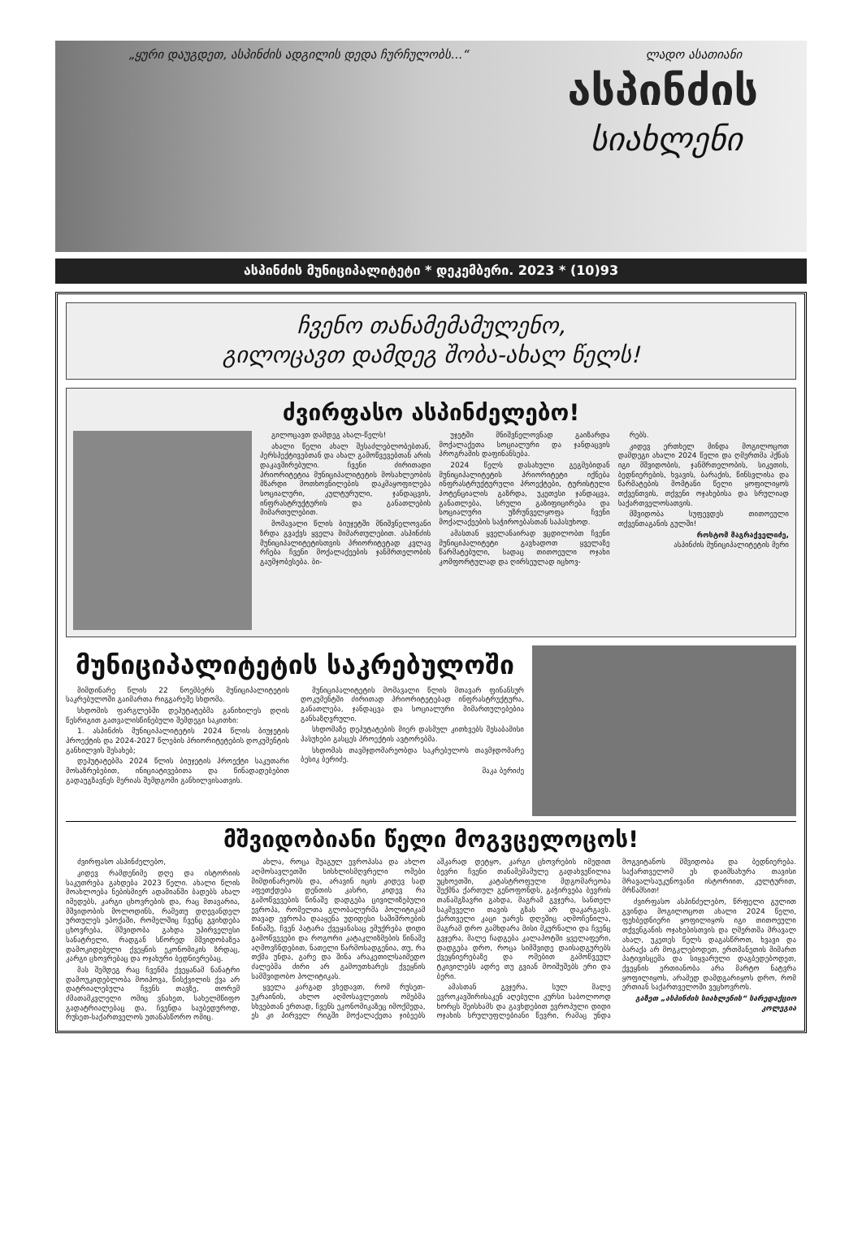„ყური დაუგდეთ, ასპინძის ადგილის დედა ჩურჩულობს...“ლადო ასათიანი
ასპინძის
სიახლენი
ასპინძის მუნიციპალიტეტი * დეკემბერი. 2023 * (10)93
ჩვენო თანამემამულენო,
გილოცავთ დამდეგ შობა-ახალ წელს!
ძვირფასო ასპინძელებო!
გილოცავთ დამდეგ ახალ-წელს!
ახალი წელი ახალ შესაძლებლობებთან, პერსპექტივებთან და ახალ გამოწვევებთან არის დაკავშირებული. ჩვენი ძირითადი პრიორიტეტია მუნიციპალიტეტის მოსახლეობის მზარდი მოთხოვნილების დაკმაყოფილება სოციალური, კულტურული, ჯანდაცვის, ინფრასტრუქტურის და განათლების მიმართულებით.
მომავალი წლის ბიუჯეტში მნიშვნელოვანი ზრდა გვაქვს ყველა მიმართულებით. ასპინძის მუნიციპალიტეტისთვის პრიორიტეტად კვლავ რჩება ჩვენი მოქალაქეების ჯანმრთელობის გაუმჯობესება. ბი-
უჯეტში მნიშვნელოვნად გაიზარდა მოქალაქეთა სოციალური და ჯანდაცვის პროგრამის დაფინანსება.
2024 წელს დასახული გეგმებიდან მუნიციპალიტეტის პრიორიტეტი იქნება ინფრასტრუქტურული პროექტები, ტურისტული პოტენციალის გაზრდა, უკეთესი ჯანდაცვა, განათლება, სრული გაზიფიცირება და სოციალური უზრუნველყოფა ჩვენი მოქალაქეების საჭიროებასთან საპასუხოდ.
ამასთან ყველანაირად ვცდილობთ ჩვენი მუნიციპალიტეტი გავხადოთ ყველაზე წარმატებული, სადაც თითოეული ოჯახი კომფორტულად და ღირსეულად იცხოვ-
რებს.
კიდევ ერთხელ მინდა მოგილოცოთ დამდეგი ახალი 2024 წელი და ღმერთმა ჰქნას იგი მშვიდობის, ჯანმრთელობის, სიკეთის, ბედნიერების, ხვავის, ბარაქის, წინსვლისა და წარმატების მომტანი წელი ყოფილიყოს თქვენთვის, თქვენი ოჯახებისა და სრულიად საქართველოსათვის.
მშვიდობა სუფევდეს თითოეული თქვენთაგანის გულში!
როსტომ მაგრაქველიძე,
ასპინძის მუნიციპალიტეტის მერი
მუნიციპალიტეტის საკრებულოში
მიმდინარე წლის 22 ნოემბერს მუნიციპალიტეტის საკრებულოში გაიმართა რიგგარეშე სხდომა.
სხდომის ფარგლებში დეპუტატებმა განიხილეს დღის წესრიგით გათვალისწინებული შემდეგი საკითხი:
1. ასპინძის მუნიციპალიტეტის 2024 წლის ბიუჯეტის პროექტის და 2024-2027 წლების პრიორიტეტების დოკუმენტის განხილვის შესახებ;
დეპუტატებმა 2024 წლის ბიუჯეტის პროექტი საკუთარი მოსაზრებებით, ინიციატივებითა და წინადადებებით გადაუგზავნეს მერიას შემდგომი განხილვისათვის.
მუნიციპალიტეტის მომავალი წლის მთავარ ფინანსურ დოკუმენტში ძირითად პრიორიტეტებად ინფრასტრუქტურა, განათლება, ჯანდაცვა და სოციალური მიმართულებებია განსაზღვრული.
სხდომაზე დეპუტატების მიერ დასმულ კითხვებს შესაბამისი პასუხები გასცეს პროექტის ავტორებმა.
სხდომას თავმჯდომარეობდა საკრებულოს თავმჯდომარე ბესიკ ბერიძე.
მაკა ბერიძე
მშვიდობიანი წელი მოგვცელოცოს!
ძვირფასო ასპინძელებო,
კიდევ რამდენიმე დღე და ისტორიის საკუთრება გახდება 2023 წელი. ახალი წლის მოახლოება ნებისმიერ ადამიანში ბადებს ახალ იმედებს, კარგი ცხოვრების და, რაც მთავარია, მშვიდობის მოლოდინს, რამეთუ დღევანდელ ურთულეს ეპოქაში, რომელშიც ჩვენც გვიხდება ცხოვრება, მშვიდობა გახდა უპირველესი სანატრელი, რადგან სწორედ მშვიდობაზეა დამოკიდებული ქვეყნის ეკონომიკის ზრდაც, კარგი ცხოვრებაც და ოჯახური ბედნიერებაც.
მას შემდეგ რაც ჩვენმა ქვეყანამ ნანატრი დამოუკიდებლობა მოიპოვა, წისქვილის ქვა არ დატრიალებულა ჩვენს თავზე, თორემ ძმათამკვლელი ომიც ვნახეთ, სახელმწიფო გადატრიალებაც და, ჩვენდა საუბედუროდ, რუსეთ-საქართველოს უთანასწორო ომიც.
ახლა, როცა შუაგულ ევროპასა და ახლო აღმოსავლეთში სისხლისმღვრელი ომები მიმდინარეობს და, არავინ იცის კიდევ სად აფეთქდება დენთის კასრი, კიდევ რა გამოწვევების წინაშე დადგება ცივილიზებული ევროპა, რომელთა გლობალურმა პოლიტიკამ თავად ევროპა დააყენა უდიდესი საშიშროების წინაშე, ჩვენ პატარა ქვეყანასაც ემუქრება დიდი გამოწვევები და როგორი კატაკლიზმების წინაშე აღმოვჩნდებით, ნათელი წარმოსადგენია, თუ, რა თქმა უნდა, გარე და შინა არაკეთილსაიმედო ძალებმა ძირი არ გამოუთხარეს ქვეყნის სამშვიდობო პოლიტიკას.
ყველა კარგად ვხედავთ, რომ რუსეთ-უკრაინის, ახლო აღმოსავლეთის ომებმა სხვებთან ერთად, ჩვენს ეკონომიკაზეც იმოქმედა, ეს კი პირველ რიგში მოქალაქეთა ჯიბეებს აშკარად დეტყო, კარგი ცხოვრების იმედით ბევრი ჩვენი თანამემამულე გადახვეწილია უცხოეთში, კატასტროფული მდგომარეობა შექმნა ქართულ გენოფონდს, გაჭირვება ბევრის თანამგზავრი გახდა, მაგრამ გვჯერა, სანთელ საკმეველი თავის გზას არ დაკარგავს. ქართველი კაცი უარეს დღეშიც აღმოჩენილა, მაგრამ დრო გამხდარა მისი მკურნალი და ჩვენც გვჯერა, მალე ჩადგება კალაპოტში ყველაფერი, დადგება დრო, როცა სიმშვიდე დაისადგურებს ქვეყნიერებაზე და ომებით გამოწვეულ ტკივილებს ადრე თუ გვიან მოიშუშებს ერი და ბერი.
ამასთან გვჯერა, სულ მალე ევროკავშირისაკენ აღებული კურსი საბოლოოდ ხორცს შეისხამს და გავხდებით ევროპული დიდი ოჯახის სრულუფლებიანი წევრი, რამაც უნდა მოგვიტანოს მშვიდობა და ბედნიერება. საქართველომ ეს დაიმსახურა თავისი მრავალსაუკუნოვანი ისტორიით, კულტურით, მრწამსით!
ძვირფასო ასპინძელებო, წრფელი გულით გვინდა მოგილოცოთ ახალი 2024 წელი, ფეხბედნიერი ყოფილიყოს იგი თითოეული თქვენგანის ოჯახებისთვის და ღმერთმა მრავალ ახალ, უკეთეს წელს დაგასწროთ, ხვავი და ბარაქა არ მოგკლებოდეთ, ერთმანეთის მიმართ პატივისცემა და სიყვარული დაგბედებოდეთ, ქვეყნის ერთიანობა არა მარტო ნატვრა ყოფილიყოს, არამედ დამდგარიყოს დრო, რომ ერთიან საქართველოში ვეცხოვროს.
გაზეთ „ასპინძის სიახლენის“ სარედაქციო კოლეგია